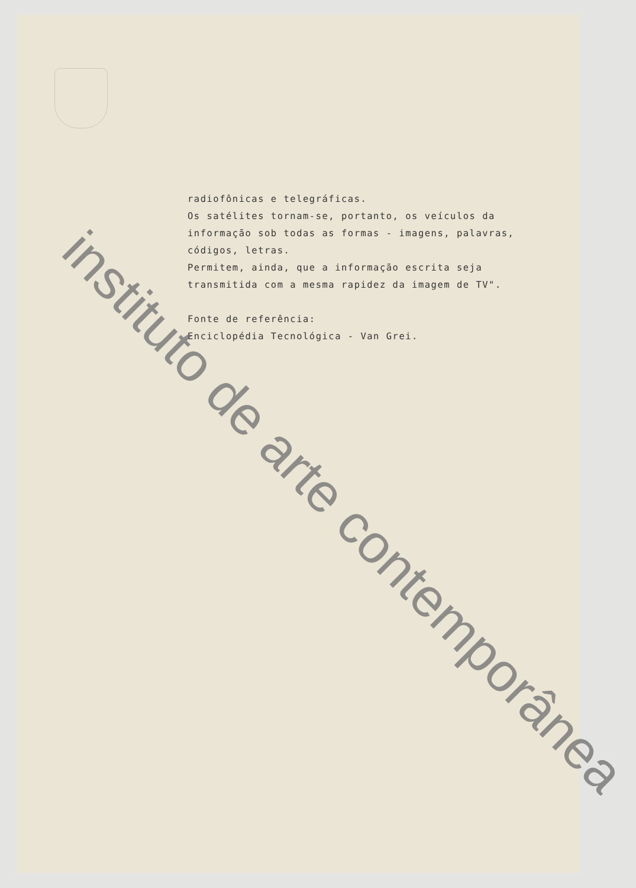radiofônicas e telegráficas.
Os satélites tornam-se, portanto, os veículos da
informação sob todas as formas - imagens, palavras,
códigos, letras.
Permitem, ainda, que a informação escrita seja
transmitida com a mesma rapidez da imagem de TV".
Fonte de referência:
Enciclopédia Tecnológica - Van Grei.
instituto de arte contemporânea